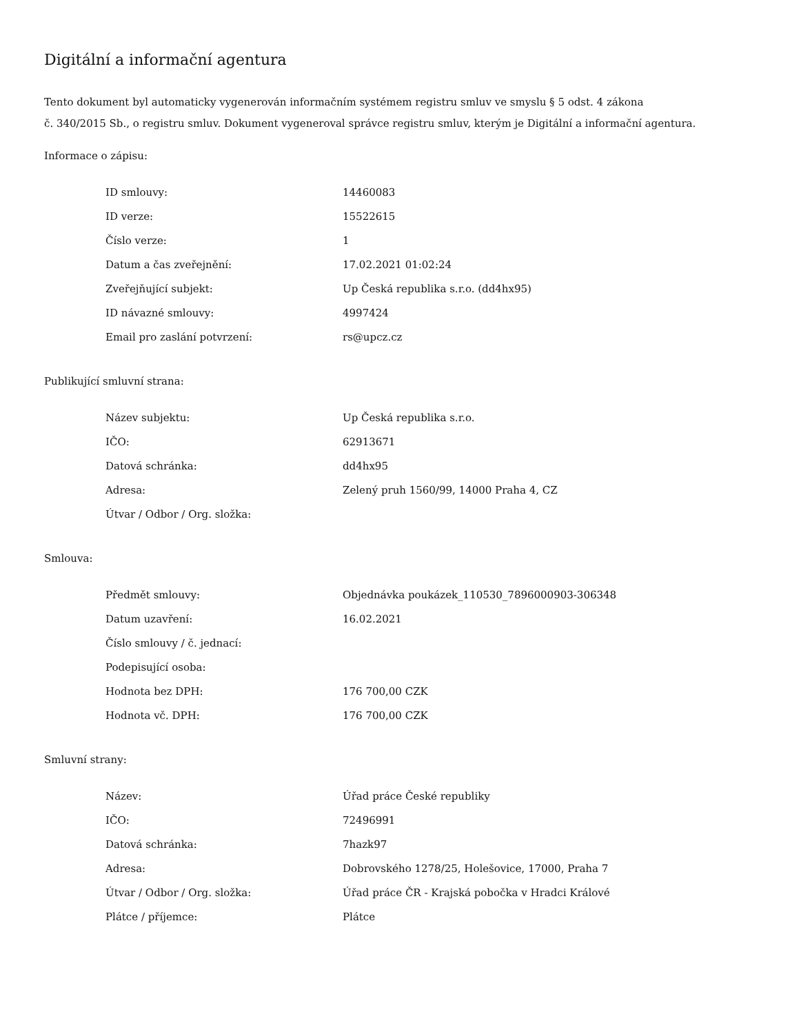Digitální a informační agentura
Tento dokument byl automaticky vygenerován informačním systémem registru smluv ve smyslu § 5 odst. 4 zákona
č. 340/2015 Sb., o registru smluv. Dokument vygeneroval správce registru smluv, kterým je Digitální a informační agentura.
Informace o zápisu:
| ID smlouvy: | 14460083 |
| ID verze: | 15522615 |
| Číslo verze: | 1 |
| Datum a čas zveřejnění: | 17.02.2021 01:02:24 |
| Zveřejňující subjekt: | Up Česká republika s.r.o. (dd4hx95) |
| ID návazné smlouvy: | 4997424 |
| Email pro zaslání potvrzení: | rs@upcz.cz |
Publikující smluvní strana:
| Název subjektu: | Up Česká republika s.r.o. |
| IČO: | 62913671 |
| Datová schránka: | dd4hx95 |
| Adresa: | Zelený pruh 1560/99, 14000 Praha 4, CZ |
| Útvar / Odbor / Org. složka: | |
Smlouva:
| Předmět smlouvy: | Objednávka poukázek_110530_7896000903-306348 |
| Datum uzavření: | 16.02.2021 |
| Číslo smlouvy / č. jednací: | |
| Podepisující osoba: | |
| Hodnota bez DPH: | 176 700,00 CZK |
| Hodnota vč. DPH: | 176 700,00 CZK |
Smluvní strany:
| Název: | Úřad práce České republiky |
| IČO: | 72496991 |
| Datová schránka: | 7hazk97 |
| Adresa: | Dobrovského 1278/25, Holešovice, 17000, Praha 7 |
| Útvar / Odbor / Org. složka: | Úřad práce ČR - Krajská pobočka v Hradci Králové |
| Plátce / příjemce: | Plátce |